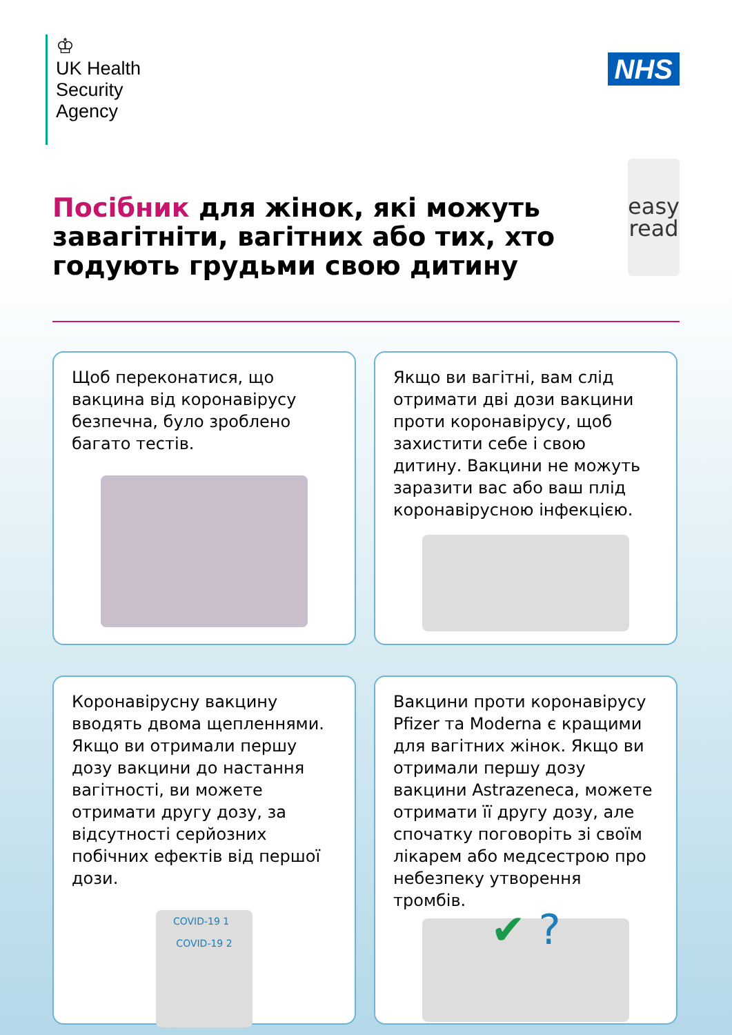♔
UK Health
Security
Agency
NHS
Посібник для жінок, які можуть завагітніти, вагітних або тих, хто годують грудьми свою дитину
easy
read
Щоб переконатися, що вакцина від коронавірусу безпечна, було зроблено багато тестів.
Якщо ви вагітні, вам слід отримати дві дози вакцини проти коронавірусу, щоб захистити себе і свою дитину. Вакцини не можуть заразити вас або ваш плід коронавірусною інфекцією.
Коронавірусну вакцину вводять двома щепленнями. Якщо ви отримали першу дозу вакцини до настання вагітності, ви можете отримати другу дозу, за відсутності серйозних побічних ефектів від першої дози.
COVID-19 1 COVID-19 2
Вакцини проти коронавірусу Pfizer та Moderna є кращими для вагітних жінок. Якщо ви отримали першу дозу вакцини Astrazeneca, можете отримати її другу дозу, але спочатку поговоріть зі своїм лікарем або медсестрою про небезпеку утворення тромбів.
✔ ?